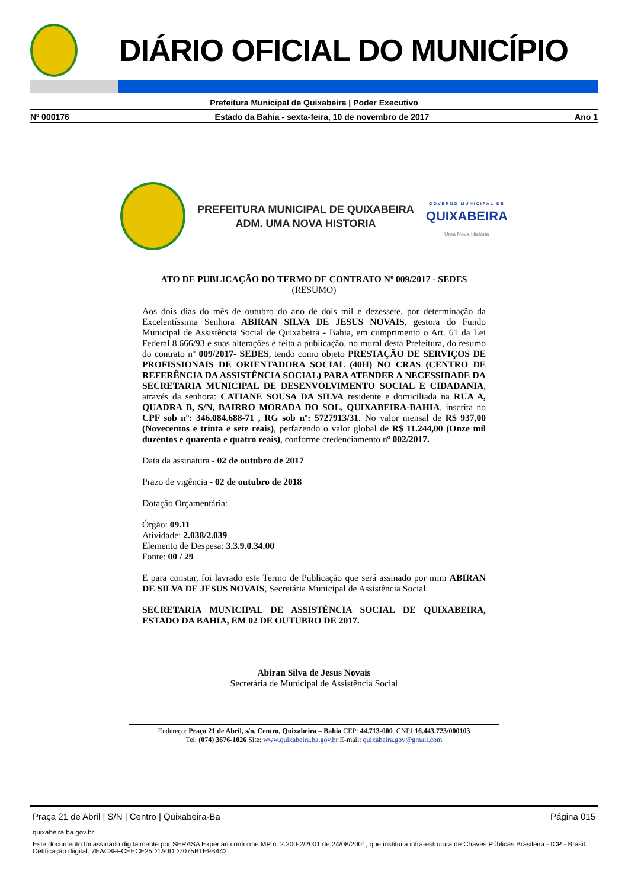DIÁRIO OFICIAL DO MUNICÍPIO
Prefeitura Municipal de Quixabeira | Poder Executivo
Nº 000176 Estado da Bahia - sexta-feira, 10 de novembro de 2017 Ano 1
PREFEITURA MUNICIPAL DE QUIXABEIRA
ADM. UMA NOVA HISTORIA
GOVERNO MUNICIPAL DE
QUIXABEIRA
Uma Nova História
ATO DE PUBLICAÇÃO DO TERMO DE CONTRATO Nº 009/2017 - SEDES
(RESUMO)
Aos dois dias do mês de outubro do ano de dois mil e dezessete, por determinação da Excelentíssima Senhora ABIRAN SILVA DE JESUS NOVAIS, gestora do Fundo Municipal de Assistência Social de Quixabeira - Bahia, em cumprimento o Art. 61 da Lei Federal 8.666/93 e suas alterações é feita a publicação, no mural desta Prefeitura, do resumo do contrato nº 009/2017- SEDES, tendo como objeto PRESTAÇÃO DE SERVIÇOS DE PROFISSIONAIS DE ORIENTADORA SOCIAL (40H) NO CRAS (CENTRO DE REFERÊNCIA DA ASSISTÊNCIA SOCIAL) PARA ATENDER A NECESSIDADE DA SECRETARIA MUNICIPAL DE DESENVOLVIMENTO SOCIAL E CIDADANIA, através da senhora: CATIANE SOUSA DA SILVA residente e domiciliada na RUA A, QUADRA B, S/N, BAIRRO MORADA DO SOL, QUIXABEIRA-BAHIA, inscrita no CPF sob nº: 346.084.688-71 , RG sob nº: 5727913/31. No valor mensal de R$ 937,00 (Novecentos e trinta e sete reais), perfazendo o valor global de R$ 11.244,00 (Onze mil duzentos e quarenta e quatro reais), conforme credenciamento nº 002/2017.
Data da assinatura - 02 de outubro de 2017
Prazo de vigência - 02 de outubro de 2018
Dotação Orçamentária:
Órgão: 09.11
Atividade: 2.038/2.039
Elemento de Despesa: 3.3.9.0.34.00
Fonte: 00 / 29
E para constar, foi lavrado este Termo de Publicação que será assinado por mim ABIRAN DE SILVA DE JESUS NOVAIS, Secretária Municipal de Assistência Social.
SECRETARIA MUNICIPAL DE ASSISTÊNCIA SOCIAL DE QUIXABEIRA, ESTADO DA BAHIA, EM 02 DE OUTUBRO DE 2017.
Abiran Silva de Jesus Novais
Secretária de Municipal de Assistência Social
Endereço: Praça 21 de Abril, s/n, Centro, Quixabeira – Bahia CEP: 44.713-000. CNPJ:16.443.723/000103
Tel: (074) 3676-1026 Site: www.quixabeira.ba.gov.br E-mail: quixabeira.gov@gmail.com
Praça 21 de Abril | S/N | Centro | Quixabeira-Ba Página 015
quixabeira.ba.gov.br
Este documento foi assinado digitalmente por SERASA Experian conforme MP n. 2.200-2/2001 de 24/08/2001, que institui a infra-estrutura de Chaves Públicas Brasileira - ICP - Brasil. Cetificação diigital: 7EAC8FFCEECE25D1A0DD7075B1E9B442